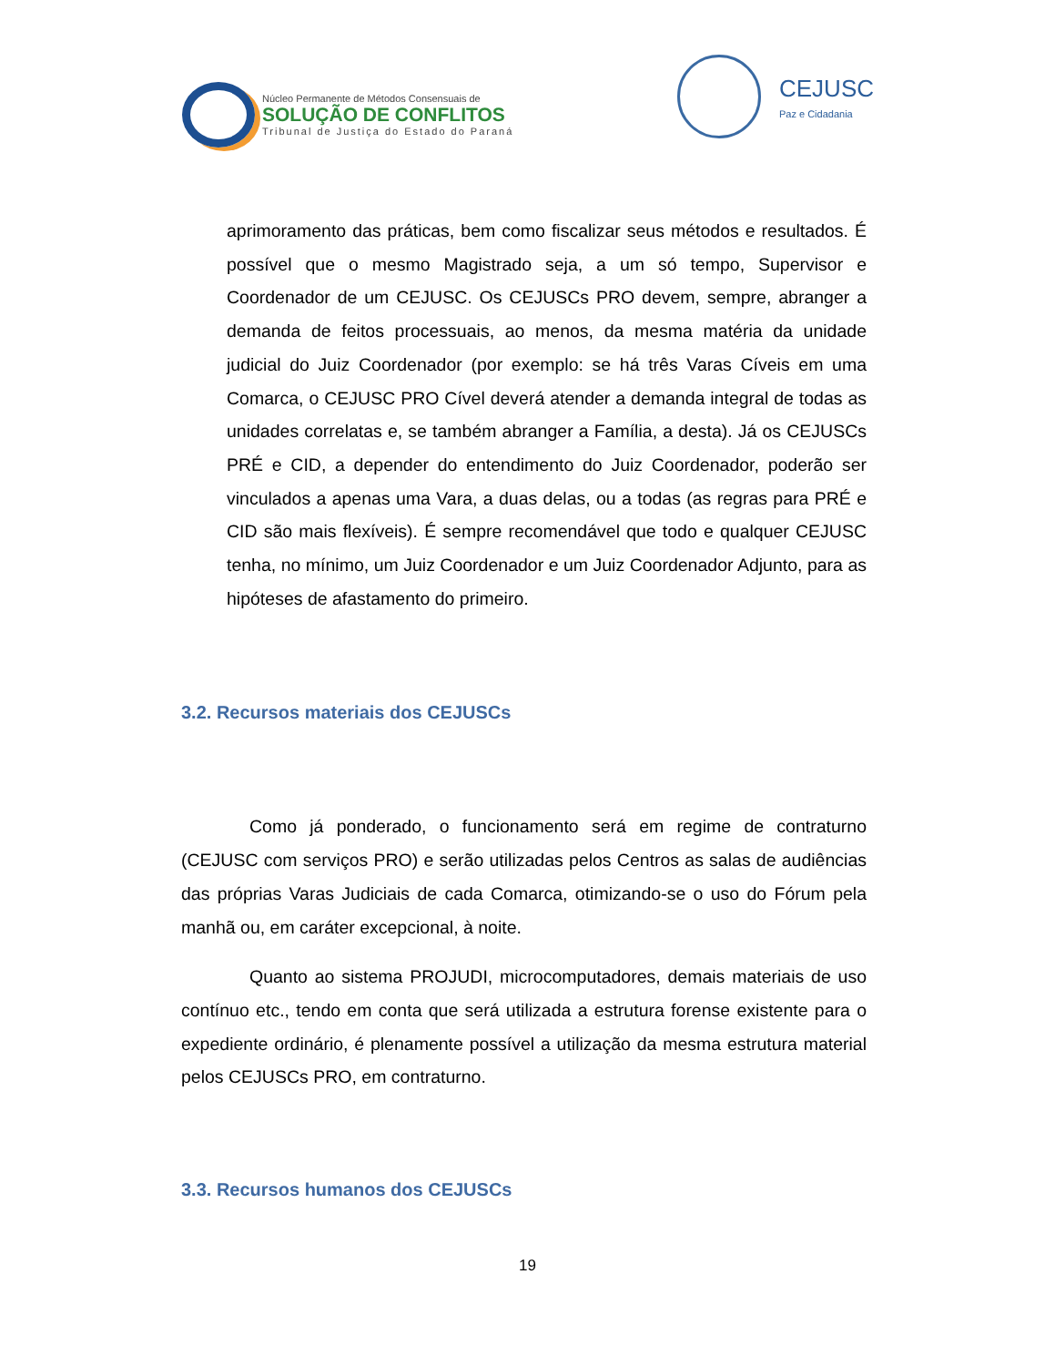Núcleo Permanente de Métodos Consensuais de
SOLUÇÃO DE CONFLITOS
Tribunal de Justiça do Estado do Paraná
CEJUSC
Paz e Cidadania
aprimoramento das práticas, bem como fiscalizar seus métodos e resultados. É possível que o mesmo Magistrado seja, a um só tempo, Supervisor e Coordenador de um CEJUSC. Os CEJUSCs PRO devem, sempre, abranger a demanda de feitos processuais, ao menos, da mesma matéria da unidade judicial do Juiz Coordenador (por exemplo: se há três Varas Cíveis em uma Comarca, o CEJUSC PRO Cível deverá atender a demanda integral de todas as unidades correlatas e, se também abranger a Família, a desta). Já os CEJUSCs PRÉ e CID, a depender do entendimento do Juiz Coordenador, poderão ser vinculados a apenas uma Vara, a duas delas, ou a todas (as regras para PRÉ e CID são mais flexíveis). É sempre recomendável que todo e qualquer CEJUSC tenha, no mínimo, um Juiz Coordenador e um Juiz Coordenador Adjunto, para as hipóteses de afastamento do primeiro.
3.2. Recursos materiais dos CEJUSCs
Como já ponderado, o funcionamento será em regime de contraturno (CEJUSC com serviços PRO) e serão utilizadas pelos Centros as salas de audiências das próprias Varas Judiciais de cada Comarca, otimizando-se o uso do Fórum pela manhã ou, em caráter excepcional, à noite.
Quanto ao sistema PROJUDI, microcomputadores, demais materiais de uso contínuo etc., tendo em conta que será utilizada a estrutura forense existente para o expediente ordinário, é plenamente possível a utilização da mesma estrutura material pelos CEJUSCs PRO, em contraturno.
3.3. Recursos humanos dos CEJUSCs
19